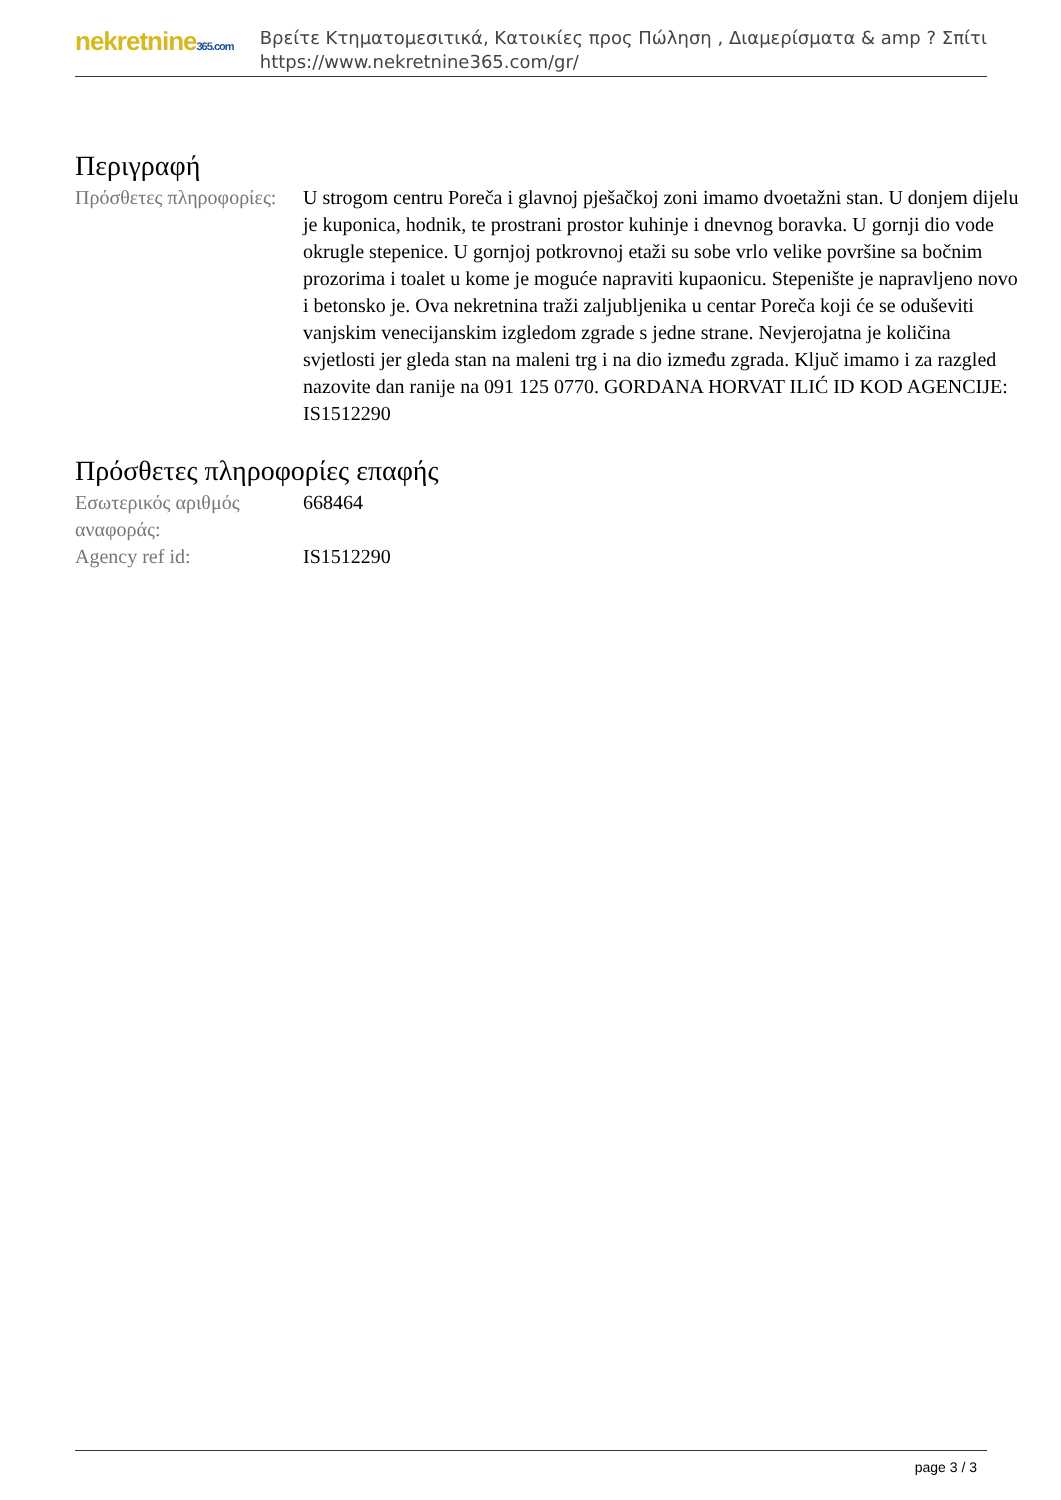nekretnine365.com
Βρείτε Κτηματομεσιτικά, Κατοικίες προς Πώληση , Διαμερίσματα & amp ? Σπίτι
https://www.nekretnine365.com/gr/
Περιγραφή
| Πρόσθετες πληροφορίες: | U strogom centru Poreča i glavnoj pješačkoj zoni imamo dvoetažni stan. U donjem dijelu je kuponica, hodnik, te prostrani prostor kuhinje i dnevnog boravka. U gornji dio vode okrugle stepenice. U gornjoj potkrovnoj etaži su sobe vrlo velike površine sa bočnim prozorima i toalet u kome je moguće napraviti kupaonicu. Stepenište je napravljeno novo i betonsko je. Ova nekretnina traži zaljubljenika u centar Poreča koji će se oduševiti vanjskim venecijanskim izgledom zgrade s jedne strane. Nevjerojatna je količina svjetlosti jer gleda stan na maleni trg i na dio između zgrada. Ključ imamo i za razgled nazovite dan ranije na 091 125 0770. GORDANA HORVAT ILIĆ ID KOD AGENCIJE: IS1512290 |
Πρόσθετες πληροφορίες επαφής
| Εσωτερικός αριθμός αναφοράς: | 668464 |
| Agency ref id: | IS1512290 |
page 3 / 3